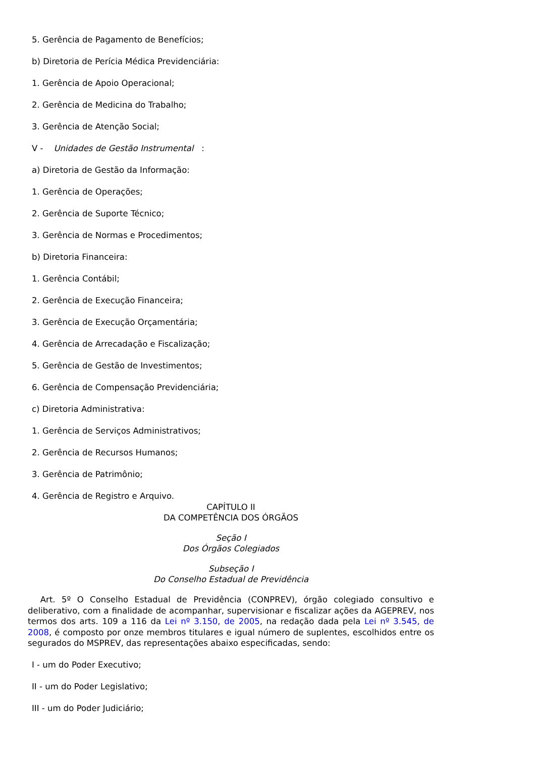5. Gerência de Pagamento de Benefícios;
b) Diretoria de Perícia Médica Previdenciária:
1. Gerência de Apoio Operacional;
2. Gerência de Medicina do Trabalho;
3. Gerência de Atenção Social;
V - Unidades de Gestão Instrumental :
a) Diretoria de Gestão da Informação:
1. Gerência de Operações;
2. Gerência de Suporte Técnico;
3. Gerência de Normas e Procedimentos;
b) Diretoria Financeira:
1. Gerência Contábil;
2. Gerência de Execução Financeira;
3. Gerência de Execução Orçamentária;
4. Gerência de Arrecadação e Fiscalização;
5. Gerência de Gestão de Investimentos;
6. Gerência de Compensação Previdenciária;
c) Diretoria Administrativa:
1. Gerência de Serviços Administrativos;
2. Gerência de Recursos Humanos;
3. Gerência de Patrimônio;
4. Gerência de Registro e Arquivo.
CAPÍTULO II
DA COMPETÊNCIA DOS ÓRGÃOS
Seção I
Dos Órgãos Colegiados
Subseção I
Do Conselho Estadual de Previdência
Art. 5º O Conselho Estadual de Previdência (CONPREV), órgão colegiado consultivo e deliberativo, com a finalidade de acompanhar, supervisionar e fiscalizar ações da AGEPREV, nos termos dos arts. 109 a 116 da Lei nº 3.150, de 2005, na redação dada pela Lei nº 3.545, de 2008, é composto por onze membros titulares e igual número de suplentes, escolhidos entre os segurados do MSPREV, das representações abaixo especificadas, sendo:
I - um do Poder Executivo;
II - um do Poder Legislativo;
III - um do Poder Judiciário;